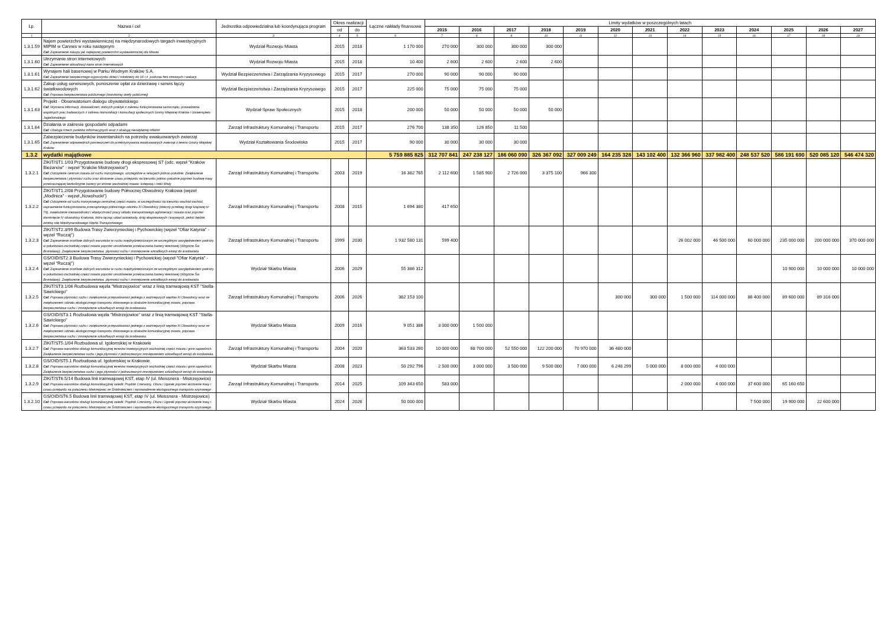| Lp. | Nazwa i cel | Jednostka odpowiedzialna lub koordynująca program | Okres realizacji | | Łączne nakłady finansowe | Limity wydatków w poszczególnych latach | | | | | | | | | | | | |
| --- | --- | --- | --- | --- | --- | --- | --- | --- | --- | --- | --- | --- | --- | --- | --- | --- | --- | --- |
| | | | od | do | | 2015 | 2016 | 2017 | 2018 | 2019 | 2020 | 2021 | 2022 | 2023 | 2024 | 2025 | 2026 | 2027 |
| 1 | 2 | 3 | 4 | 5 | 6 | 7 | 8 | 9 | 10 | 11 | 12 | 13 | 14 | 15 | 16 | 17 | 18 | 19 |
| 1.3.1.59 | Najem powierzchni wystawienniczej na międzynarodowych targach inwestycyjnych MIPIM w Cannes w roku następnym Cel: Zapewnienie zakupu jak najlepszej powierzchni wystawienniczej dla Miasta | Wydział Rozwoju Miasta | 2015 | 2018 | 1 170 000 | 270 000 | 300 000 | 300 000 | 300 000 | | | | | | | | | |
| 1.3.1.60 | Utrzymanie stron internetowych Cel: Zapewnienie aktualizacji nazw stron internetowych | Wydział Rozwoju Miasta | 2015 | 2018 | 10 400 | 2 600 | 2 600 | 2 600 | 2 600 | | | | | | | | | |
| 1.3.1.61 | Wynajem hali basenowej w Parku Wodnym Kraków S.A. Cel: Zapewnienie bezpiecznego wypoczynku dzieci i młodzieży do 16 r.ż. podczas ferii zimowych i wakacji | Wydział Bezpieczeństwa i Zarządzania Kryzysowego | 2015 | 2017 | 270 000 | 90 000 | 90 000 | 90 000 | | | | | | | | | | |
| 1.3.1.62 | Zakup usług serwisowych, ponoszenie opłat za dzierżawę i serwis łączy światłowodowych Cel: Poprawa bezpieczeństwa publicznego (monitoring strefy publicznej) | Wydział Bezpieczeństwa i Zarządzania Kryzysowego | 2015 | 2017 | 225 000 | 75 000 | 75 000 | 75 000 | | | | | | | | | | |
| 1.3.1.63 | Projekt - Obserwatorium dialogu obywatelskiego Cel: Wymiana informacji, doświadczeń, dobrych praktyk z zakresu funkcjonowania samorządu, prowadzenia wspólnych prac badawczych z zakresu komunikacji i konsultacji społecznych Gminy Miejskiej Kraków i Uniwersytetu Jagiellońskiego | Wydział Spraw Społecznych | 2015 | 2018 | 200 000 | 50 000 | 50 000 | 50 000 | 50 000 | | | | | | | | | |
| 1.3.1.64 | Działania w zakresie gospodarki odpadami Cel: Obsługa trzech punktów informacyjnych wraz z obsługą nieodpłatnej infolinii | Zarząd Infrastruktury Komunalnej i Transportu | 2015 | 2017 | 276 700 | 138 350 | 126 850 | 11 500 | | | | | | | | | | |
| 1.3.1.65 | Zabezpieczenie budynków inwentarskich na potrzeby ewakuowanych zwierząt Cel: Zapewnienie odpowiednich pomieszczeń do przetrzymywania ewakuowanych zwierząt z terenu Gminy Miejskiej Kraków | Wydział Kształtowania Środowiska | 2015 | 2017 | 90 000 | 30 000 | 30 000 | 30 000 | | | | | | | | | | |
| 1.3.2 | wydatki majątkowe | | | | 5 759 885 825 | 312 707 841 | 247 238 127 | 186 060 090 | 326 367 092 | 327 009 249 | 164 235 328 | 143 102 400 | 132 366 960 | 337 982 400 | 248 537 520 | 586 191 690 | 520 085 120 | 546 474 320 |
| 1.3.2.1 | ZIKiT/ST1.1/03 Przygotowanie budowy drogi ekspresowej S7 (odc. węzeł "Kraków Bieżanów" - węzeł "Kraków Mistrzejowice") Cel: Odciążenie centrum miasta od ruchu tranzytowego, szczególnie w relacjach północ-południe. Zwiększenie bezpieczeństwa i płynności ruchu oraz skrócenie czasu przejazdu na kierunku północ-południe poprzez budowę trasy przekraczającej bezkolizyjnie bariery po stronie wschodniej miasta: kolejową i rzeki Wisły | Zarząd Infrastruktury Komunalnej i Transportu | 2003 | 2019 | 16 382 765 | 2 112 600 | 1 585 900 | 2 726 000 | 3 375 100 | 966 300 | | | | | | | | |
| 1.3.2.2 | ZIKiT/ST1.2/08 Przygotowanie budowy Północnej Obwodnicy Krakowa (węzeł „Modlnica” - węzeł „Nowohucki”) Cel: Odciążenie od ruchu tranzytowego centralnej części miasta, w szczególności na kierunku wschód-zachód, usprawnienie funkcjonowania przeciążonego północnego odcinku III Obwodnicy (obecny przebieg drogi krajowej nr 79), zwiększenie niezawodności i elastyczności pracy układu transportowego aglomeracji i miasta oraz poprzez domknięcie IV obwodnicy Krakowa, która łącząc układ autostrady, dróg ekspresowych i krajowych, pełnić będzie istotną rolę Międzynarodowego Węzła Transportowego | Zarząd Infrastruktury Komunalnej i Transportu | 2008 | 2015 | 1 694 380 | 417 650 | | | | | | | | | | | | |
| 1.3.2.3 | ZIKiT/ST2.3/99 Budowa Trasy Zwierzynieckiej i Pychowickiej (węzeł "Ofiar Katynia" - węzeł "Ruczaj") Cel: Zapewnienie możliwie dobrych warunków w ruchu międzydzielnicowym ze szczególnym uwzględnieniem podróży w południowo-zachodniej części miasta poprzez umożliwienie przekraczania bariery terenowej (Wzgórze Św. Bronisławy). Zwiększenie bezpieczeństwa, płynności ruchu i zmniejszenie szkodliwych emisji do środowiska | Zarząd Infrastruktury Komunalnej i Transportu | 1999 | 2030 | 1 932 580 131 | 599 400 | | | | | | | 26 002 000 | 46 500 000 | 60 000 000 | 235 000 000 | 200 000 000 | 370 000 000 |
| 1.3.2.4 | GS/OID/ST2.3 Budowa Trasy Zwierzynieckiej i Pychowickiej (węzeł "Ofiar Katynia" - węzeł "Ruczaj") Cel: Zapewnienie możliwie dobrych warunków w ruchu międzydzielnicowym ze szczególnym uwzględnieniem podróży w południowo-zachodniej części miasta poprzez umożliwienie przekraczania bariery terenowej (Wzgórze Św. Bronisławy). Zwiększenie bezpieczeństwa, płynności ruchu i zmniejszenie szkodliwych emisji do środowiska | Wydział Skarbu Miasta | 2006 | 2029 | 55 386 312 | | | | | | | | | | | 10 900 000 | 10 000 000 | 10 000 000 |
| 1.3.2.5 | ZIKiT/ST3.1/06 Rozbudowa węzła "Mistrzejowice" wraz z linią tramwajową KST "Stella-Sawickiego" Cel: Poprawa płynności ruchu i zwiększenie przepustowości jednego z ważniejszych węzłów III Obwodnicy wraz ze zwiększeniem udziału ekologicznego transportu zbiorowego w obsłudze komunikacyjnej miasta, poprawa bezpieczeństwa ruchu i zmniejszenie szkodliwych emisji do środowiska | Zarząd Infrastruktury Komunalnej i Transportu | 2006 | 2026 | 382 153 100 | | | | | | 300 000 | 300 000 | 1 500 000 | 114 000 000 | 86 400 000 | 89 600 000 | 89 316 000 | |
| 1.3.2.6 | GS/OID/ST3.1 Rozbudowa węzła "Mistrzejowice" wraz z linią tramwajową KST "Stella-Sawickiego" Cel: Poprawa płynności ruchu i zwiększenie przepustowości jednego z ważniejszych węzłów III Obwodnicy wraz ze zwiększeniem udziału ekologicznego transportu zbiorowego w obsłudze komunikacyjnej miasta, poprawa bezpieczeństwa ruchu i zmniejszenie szkodliwych emisji do środowiska | Wydział Skarbu Miasta | 2009 | 2016 | 9 051 386 | 3 000 000 | 1 500 000 | | | | | | | | | | | |
| 1.3.2.7 | ZIKiT/ST5.1/04 Rozbudowa ul. Igołomskiej w Krakowie Cel: Poprawa warunków obsługi komunikacyjnej terenów inwestycyjnych wschodniej części miasta i gmin sąsiednich. Zwiększenie bezpieczeństwa ruchu i jego płynności z jednoczesnym zmniejszeniem szkodliwych emisji do środowiska | Zarząd Infrastruktury Komunalnej i Transportu | 2004 | 2020 | 363 533 260 | 10 000 000 | 68 700 000 | 52 550 000 | 122 200 000 | 70 970 000 | 36 480 000 | | | | | | | |
| 1.3.2.8 | GS/OID/ST5.1 Rozbudowa ul. Igołomskiej w Krakowie Cel: Poprawa warunków obsługi komunikacyjnej terenów inwestycyjnych wschodniej części miasta i gmin sąsiednich. Zwiększenie bezpieczeństwa ruchu i jego płynności z jednoczesnym zmniejszeniem szkodliwych emisji do środowiska | Wydział Skarbu Miasta | 2008 | 2023 | 50 292 796 | 2 500 000 | 3 000 000 | 3 500 000 | 9 500 000 | 7 000 000 | 6 248 299 | 5 000 000 | 8 000 000 | 4 000 000 | | | | |
| 1.3.2.9 | ZIKiT/ST6.5/14 Budowa linii tramwajowej KST, etap IV (ul. Meissnera - Mistrzejowice) Cel: Poprawa warunków obsługi komunikacyjnej osiedli: Prądnik Czerwony, Olsza i Ugorek poprzez skrócenie trasy i czasu przejazdu na połaczeniu Mistrzejowic ze Śródmieściem i wprowadzenie ekologucznego transportu szynowego | Zarząd Infrastruktury Komunalnej i Transportu | 2014 | 2025 | 109 343 650 | 583 000 | | | | | | | 2 000 000 | 4 000 000 | 37 600 000 | 65 160 650 | | |
| 1.3.2.10 | GS/OID/ST6.5 Budowa linii tramwajowej KST, etap IV (ul. Meissnera - Mistrzejowice) Cel: Poprawa warunków obsługi komunikacyjnej osiedli: Prądnik Czerwony, Olsza i Ugorek poprzez skrócenie trasy i czasu przejazdu na połaczeniu Mistrzejowic ze Śródmieściem i wprowadzenie ekologucznego transportu szynowego | Wydział Skarbu Miasta | 2024 | 2026 | 50 000 000 | | | | | | | | | | 7 500 000 | 19 900 000 | 22 600 000 | |